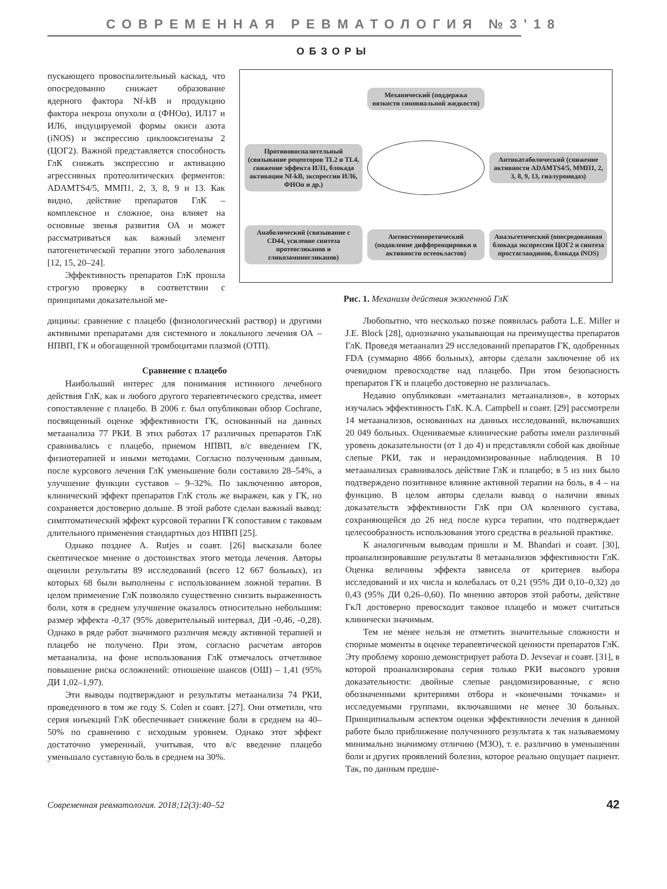СОВРЕМЕННАЯ РЕВМАТОЛОГИЯ №3’18
ОБЗОРЫ
пускающего провоспалительный каскад, что опосредованно снижает образование ядерного фактора Nf-kB и продукцию фактора некроза опухоли α (ФНОα), ИЛ17 и ИЛ6, индуцируемой формы окиси азота (iNOS) и экспрессию циклооксигеназы 2 (ЦОГ2). Важной представляется способность ГлК снижать экспрессию и активацию агрессивных протеолитических ферментов: ADAMTS4/5, ММП1, 2, 3, 8, 9 и 13. Как видно, действие препаратов ГлК – комплексное и сложное, она влияет на основные звенья развития ОА и может рассматриваться как важный элемент патогенетической терапии этого заболевания [12, 15, 20–24].
Эффективность препаратов ГлК прошла строгую проверку в соответствии с принципами доказательной ме-
Механический (поддержка вязкости синовиальной жидкости)
Противовоспалительный (связывание рецепторов TL2 и TL4, снижение эффекта ИЛ1, блокада активации Nf-kB, экспрессии ИЛ6, ФНОα и др.)
Антикатаболический (снижение активности ADAMTS4/5, ММП1, 2, 3, 8, 9, 13, гиалуронидаз)
Анаболический (связывание с CD44, усиление синтеза протеогликанов и гликозаминогликанов)
Антиостеопоретический (подавление дифференцировки и активности остеокластов)
Анальгетический (опосредованная блокада экспрессии ЦОГ2 и синтеза простагландинов, блокада iNOS)
Рис. 1. Механизм действия экзогенной ГлК
дицины: сравнение с плацебо (физиологический раствор) и другими активными препаратами для системного и локального лечения ОА – НПВП, ГК и обогащенной тромбоцитами плазмой (ОТП).
Сравнение с плацебо
Наибольший интерес для понимания истинного лечебного действия ГлК, как и любого другого терапевтического средства, имеет сопоставление с плацебо. В 2006 г. был опубликован обзор Cochrane, посвященный оценке эффективности ГК, основанный на данных метаанализа 77 РКИ. В этих работах 17 различных препаратов ГлК сравнивались с плацебо, приемом НПВП, в/с введением ГК, физиотерапией и иными методами. Согласно полученным данным, после курсового лечения ГлК уменьшение боли составило 28–54%, а улучшение функции суставов – 9–32%. По заключению авторов, клинический эффект препаратов ГлК столь же выражен, как у ГК, но сохраняется достоверно дольше. В этой работе сделан важный вывод: симптоматический эффект курсовой терапии ГК сопоставим с таковым длительного применения стандартных доз НПВП [25].
Однако позднее A. Rutjes и соавт. [26] высказали более скептическое мнение о достоинствах этого метода лечения. Авторы оценили результаты 89 исследований (всего 12 667 больных), из которых 68 были выполнены с использованием ложной терапии. В целом применение ГлК позволяло существенно снизить выраженность боли, хотя в среднем улучшение оказалось относительно небольшим: размер эффекта -0,37 (95% доверительный интервал, ДИ -0,46, -0,28). Однако в ряде работ значимого различия между активной терапией и плацебо не получено. При этом, согласно расчетам авторов метаанализа, на фоне использования ГлК отмечалось отчетливое повышение риска осложнений: отношение шансов (ОШ) – 1,41 (95% ДИ 1,02–1,97).
Эти выводы подтверждают и результаты метаанализа 74 РКИ, проведенного в том же году S. Colen и соавт. [27]. Они отметили, что серия инъекций ГлК обеспечивает снижение боли в среднем на 40–50% по сравнению с исходным уровнем. Однако этот эффект достаточно умеренный, учитывая, что в/с введение плацебо уменьшало суставную боль в среднем на 30%.
Любопытно, что несколько позже появилась работа L.E. Miller и J.E. Block [28], однозначно указывающая на преимущества препаратов ГлК. Проведя метаанализ 29 исследований препаратов ГК, одобренных FDA (суммарно 4866 больных), авторы сделали заключение об их очевидном превосходстве над плацебо. При этом безопасность препаратов ГК и плацебо достоверно не различалась.
Недавно опубликован «метаанализ метаанализов», в которых изучалась эффективность ГлК. K.A. Campbell и соавт. [29] рассмотрели 14 метаанализов, основанных на данных исследований, включавших 20 049 больных. Оцениваемые клинические работы имели различный уровень доказательности (от 1 до 4) и представляли собой как двойные слепые РКИ, так и нерандомизированные наблюдения. В 10 метаанализах сравнивалось действие ГлК и плацебо; в 5 из них было подтверждено позитивное влияние активной терапии на боль, в 4 – на функцию. В целом авторы сделали вывод о наличии явных доказательств эффективности ГлК при ОА коленного сустава, сохраняющейся до 26 нед после курса терапии, что подтверждает целесообразность использования этого средства в реальной практике.
К аналогичным выводам пришли и M. Bhandari и соавт. [30], проанализировавшие результаты 8 метаанализов эффективности ГлК. Оценка величины эффекта зависела от критериев выбора исследований и их числа и колебалась от 0,21 (95% ДИ 0,10–0,32) до 0,43 (95% ДИ 0,26–0,60). По мнению авторов этой работы, действие ГкЛ достоверно превосходит таковое плацебо и может считаться клинически значимым.
Тем не менее нельзя не отметить значительные сложности и спорные моменты в оценке терапевтической ценности препаратов ГлК. Эту проблему хорошо демонстрирует работа D. Jevsevar и соавт. [31], в которой проанализирована серия только РКИ высокого уровня доказательности: двойные слепые рандомизированные, с ясно обозначенными критериями отбора и «конечными точками» и исследуемыми группами, включавшими не менее 30 больных. Принципиальным аспектом оценки эффективности лечения в данной работе было приближение полученного результата к так называемому минимально значимому отличию (МЗО), т. е. различию в уменьшении боли и других проявлений болезни, которое реально ощущает пациент. Так, по данным предше-
Современная ревматология. 2018;12(3):40–52 42